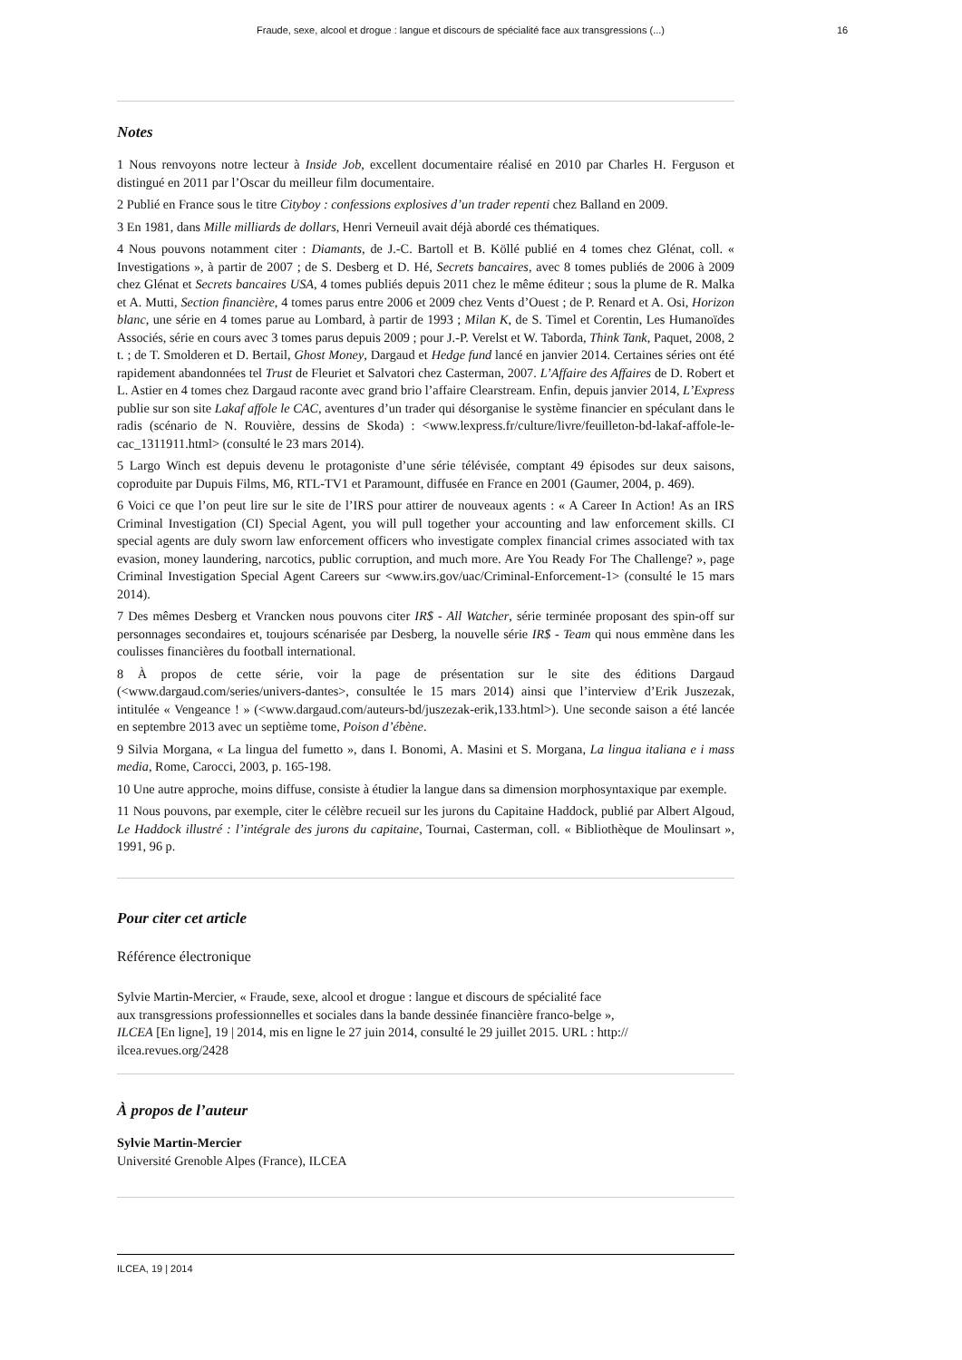Fraude, sexe, alcool et drogue : langue et discours de spécialité face aux transgressions (...) 16
Notes
1 Nous renvoyons notre lecteur à Inside Job, excellent documentaire réalisé en 2010 par Charles H. Ferguson et distingué en 2011 par l’Oscar du meilleur film documentaire.
2 Publié en France sous le titre Cityboy : confessions explosives d’un trader repenti chez Balland en 2009.
3 En 1981, dans Mille milliards de dollars, Henri Verneuil avait déjà abordé ces thématiques.
4 Nous pouvons notamment citer : Diamants, de J.-C. Bartoll et B. Köllé publié en 4 tomes chez Glénat, coll. « Investigations », à partir de 2007 ; de S. Desberg et D. Hé, Secrets bancaires, avec 8 tomes publiés de 2006 à 2009 chez Glénat et Secrets bancaires USA, 4 tomes publiés depuis 2011 chez le même éditeur ; sous la plume de R. Malka et A. Mutti, Section financière, 4 tomes parus entre 2006 et 2009 chez Vents d’Ouest ; de P. Renard et A. Osi, Horizon blanc, une série en 4 tomes parue au Lombard, à partir de 1993 ; Milan K, de S. Timel et Corentin, Les Humanoïdes Associés, série en cours avec 3 tomes parus depuis 2009 ; pour J.-P. Verelst et W. Taborda, Think Tank, Paquet, 2008, 2 t. ; de T. Smolderen et D. Bertail, Ghost Money, Dargaud et Hedge fund lancé en janvier 2014. Certaines séries ont été rapidement abandonnées tel Trust de Fleuriet et Salvatori chez Casterman, 2007. L’Affaire des Affaires de D. Robert et L. Astier en 4 tomes chez Dargaud raconte avec grand brio l’affaire Clearstream. Enfin, depuis janvier 2014, L’Express publie sur son site Lakaf affole le CAC, aventures d’un trader qui désorganise le système financier en spéculant dans le radis (scénario de N. Rouvière, dessins de Skoda) : <www.lexpress.fr/culture/livre/feuilleton-bd-lakaf-affole-le-cac_1311911.html> (consulté le 23 mars 2014).
5 Largo Winch est depuis devenu le protagoniste d’une série télévisée, comptant 49 épisodes sur deux saisons, coproduite par Dupuis Films, M6, RTL-TV1 et Paramount, diffusée en France en 2001 (Gaumer, 2004, p. 469).
6 Voici ce que l’on peut lire sur le site de l’IRS pour attirer de nouveaux agents : « A Career In Action! As an IRS Criminal Investigation (CI) Special Agent, you will pull together your accounting and law enforcement skills. CI special agents are duly sworn law enforcement officers who investigate complex financial crimes associated with tax evasion, money laundering, narcotics, public corruption, and much more. Are You Ready For The Challenge? », page Criminal Investigation Special Agent Careers sur <www.irs.gov/uac/Criminal-Enforcement-1> (consulté le 15 mars 2014).
7 Des mêmes Desberg et Vrancken nous pouvons citer IR$ - All Watcher, série terminée proposant des spin-off sur personnages secondaires et, toujours scénarisée par Desberg, la nouvelle série IR$ - Team qui nous emmène dans les coulisses financières du football international.
8 À propos de cette série, voir la page de présentation sur le site des éditions Dargaud (<www.dargaud.com/series/univers-dantes>, consultée le 15 mars 2014) ainsi que l’interview d’Erik Juszezak, intitulée « Vengeance ! » (<www.dargaud.com/auteurs-bd/juszezak-erik,133.html>). Une seconde saison a été lancée en septembre 2013 avec un septième tome, Poison d’ébène.
9 Silvia Morgana, « La lingua del fumetto », dans I. Bonomi, A. Masini et S. Morgana, La lingua italiana e i mass media, Rome, Carocci, 2003, p. 165-198.
10 Une autre approche, moins diffuse, consiste à étudier la langue dans sa dimension morphosyntaxique par exemple.
11 Nous pouvons, par exemple, citer le célèbre recueil sur les jurons du Capitaine Haddock, publié par Albert Algoud, Le Haddock illustré : l’intégrale des jurons du capitaine, Tournai, Casterman, coll. « Bibliothèque de Moulinsart », 1991, 96 p.
Pour citer cet article
Référence électronique
Sylvie Martin-Mercier, « Fraude, sexe, alcool et drogue : langue et discours de spécialité face
aux transgressions professionnelles et sociales dans la bande dessinée financière franco-belge »,
ILCEA [En ligne], 19 | 2014, mis en ligne le 27 juin 2014, consulté le 29 juillet 2015. URL : http://
ilcea.revues.org/2428
À propos de l’auteur
Sylvie Martin-Mercier
Université Grenoble Alpes (France), ILCEA
ILCEA, 19 | 2014